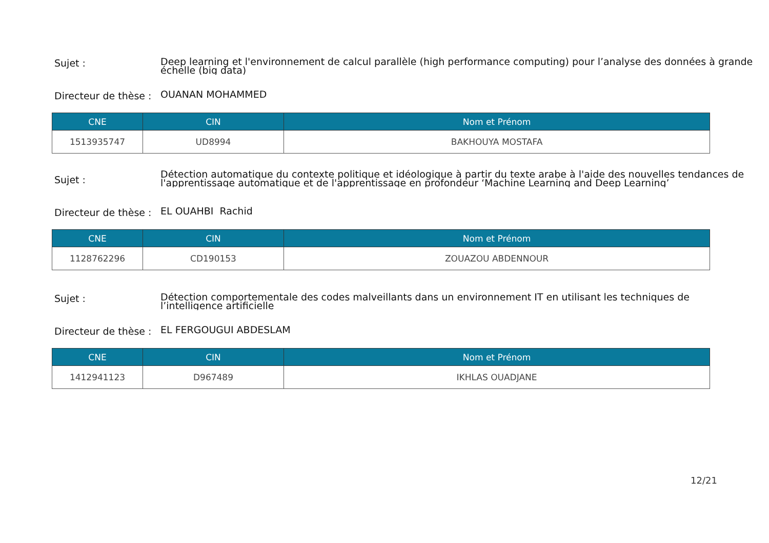Sujet :
Deep learning et l'environnement de calcul parallèle (high performance computing) pour l’analyse des données à grande
échelle (big data)
Directeur de thèse :
OUANAN MOHAMMED
| CNE | CIN | Nom et Prénom |
| --- | --- | --- |
| 1513935747 | UD8994 | BAKHOUYA MOSTAFA |
Sujet :
Détection automatique du contexte politique et idéologique à partir du texte arabe à l'aide des nouvelles tendances de
l'apprentissage automatique et de l'apprentissage en profondeur ‘Machine Learning and Deep Learning’
Directeur de thèse :
EL OUAHBI Rachid
| CNE | CIN | Nom et Prénom |
| --- | --- | --- |
| 1128762296 | CD190153 | ZOUAZOU ABDENNOUR |
Sujet :
Détection comportementale des codes malveillants dans un environnement IT en utilisant les techniques de
l’intelligence artificielle
Directeur de thèse :
EL FERGOUGUI ABDESLAM
| CNE | CIN | Nom et Prénom |
| --- | --- | --- |
| 1412941123 | D967489 | IKHLAS OUADJANE |
12/21